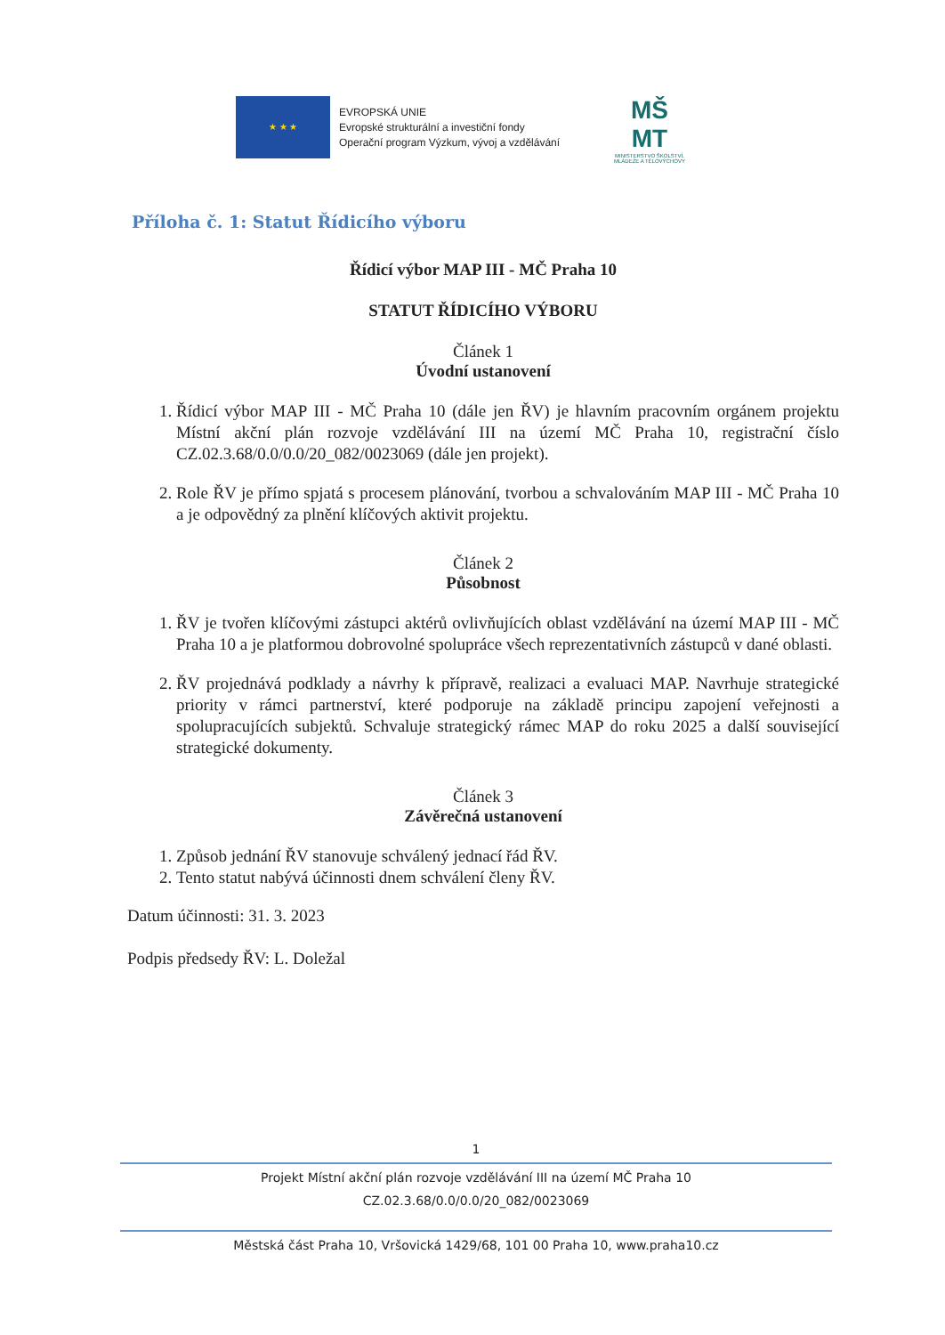★ ★ ★
EVROPSKÁ UNIE
Evropské strukturální a investiční fondy
Operační program Výzkum, vývoj a vzdělávání
MŠ
MT
MINISTERSTVO ŠKOLSTVÍ,
MLÁDEŽE A TĚLOVÝCHOVY
Příloha č. 1: Statut Řídicího výboru
Řídicí výbor MAP III - MČ Praha 10
STATUT ŘÍDICÍHO VÝBORU
Článek 1
Úvodní ustanovení
1. Řídicí výbor MAP III - MČ Praha 10 (dále jen ŘV) je hlavním pracovním orgánem projektu Místní akční plán rozvoje vzdělávání III na území MČ Praha 10, registrační číslo CZ.02.3.68/0.0/0.0/20_082/0023069 (dále jen projekt).
2. Role ŘV je přímo spjatá s procesem plánování, tvorbou a schvalováním MAP III - MČ Praha 10 a je odpovědný za plnění klíčových aktivit projektu.
Článek 2
Působnost
1. ŘV je tvořen klíčovými zástupci aktérů ovlivňujících oblast vzdělávání na území MAP III - MČ Praha 10 a je platformou dobrovolné spolupráce všech reprezentativních zástupců v dané oblasti.
2. ŘV projednává podklady a návrhy k přípravě, realizaci a evaluaci MAP. Navrhuje strategické priority v rámci partnerství, které podporuje na základě principu zapojení veřejnosti a spolupracujících subjektů. Schvaluje strategický rámec MAP do roku 2025 a další související strategické dokumenty.
Článek 3
Závěrečná ustanovení
1. Způsob jednání ŘV stanovuje schválený jednací řád ŘV.
2. Tento statut nabývá účinnosti dnem schválení členy ŘV.
Datum účinnosti: 31. 3. 2023
Podpis předsedy ŘV: L. Doležal
1
Projekt Místní akční plán rozvoje vzdělávání III na území MČ Praha 10
CZ.02.3.68/0.0/0.0/20_082/0023069
Městská část Praha 10, Vršovická 1429/68, 101 00 Praha 10, www.praha10.cz